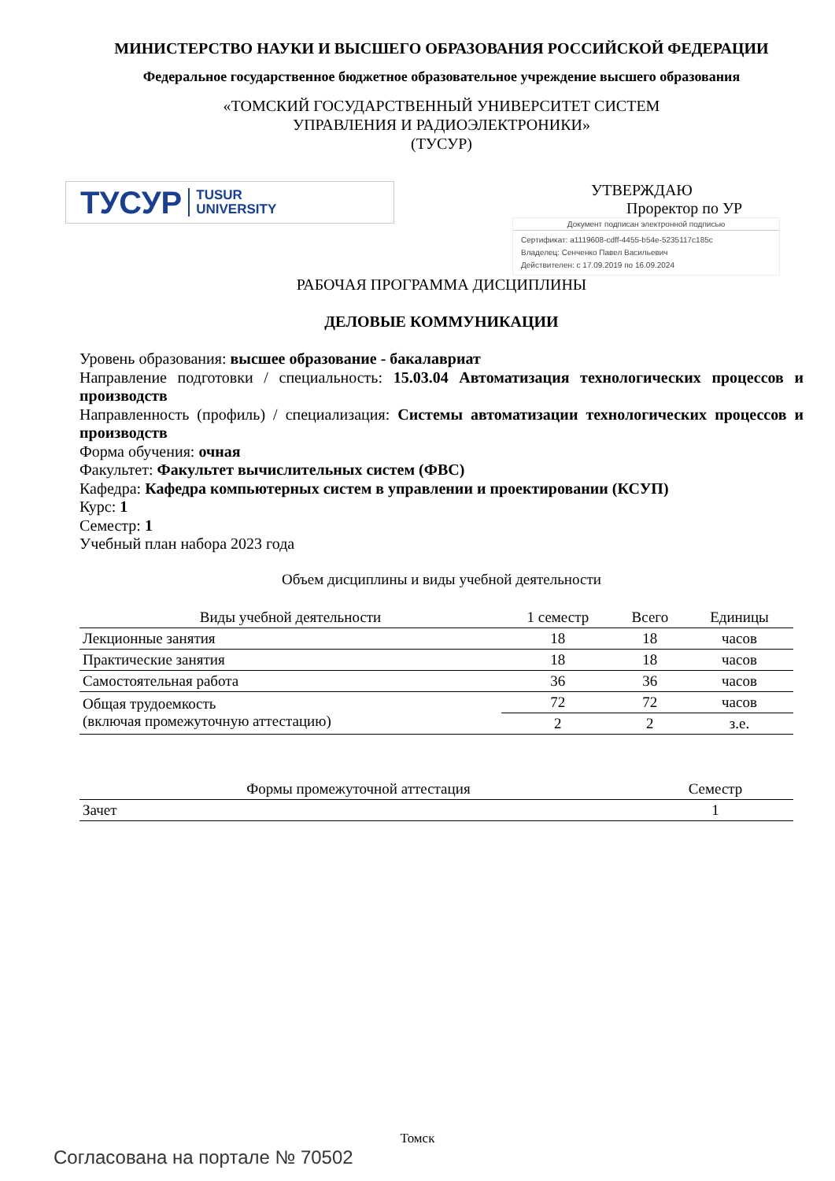МИНИСТЕРСТВО НАУКИ И ВЫСШЕГО ОБРАЗОВАНИЯ РОССИЙСКОЙ ФЕДЕРАЦИИ
Федеральное государственное бюджетное образовательное учреждение высшего образования
«ТОМСКИЙ ГОСУДАРСТВЕННЫЙ УНИВЕРСИТЕТ СИСТЕМ
УПРАВЛЕНИЯ И РАДИОЭЛЕКТРОНИКИ»
(ТУСУР)
ТУСУР TUSUR
UNIVERSITY
УТВЕРЖДАЮ
Проректор по УР
Документ подписан электронной подписью
Сертификат: a1119608-cdff-4455-b54e-5235117c185c
Владелец: Сенченко Павел Васильевич
Действителен: с 17.09.2019 по 16.09.2024
РАБОЧАЯ ПРОГРАММА ДИСЦИПЛИНЫ
ДЕЛОВЫЕ КОММУНИКАЦИИ
Уровень образования: высшее образование - бакалавриат
Направление подготовки / специальность: 15.03.04 Автоматизация технологических процессов и производств
Направленность (профиль) / специализация: Системы автоматизации технологических процессов и производств
Форма обучения: очная
Факультет: Факультет вычислительных систем (ФВС)
Кафедра: Кафедра компьютерных систем в управлении и проектировании (КСУП)
Курс: 1
Семестр: 1
Учебный план набора 2023 года
Объем дисциплины и виды учебной деятельности
| Виды учебной деятельности | 1 семестр | Всего | Единицы |
| --- | --- | --- | --- |
| Лекционные занятия | 18 | 18 | часов |
| Практические занятия | 18 | 18 | часов |
| Самостоятельная работа | 36 | 36 | часов |
| Общая трудоемкость (включая промежуточную аттестацию) | 72 | 72 | часов |
| | 2 | 2 | з.е. |
| Формы промежуточной аттестация | Семестр |
| --- | --- |
| Зачет | 1 |
Томск
Согласована на портале № 70502